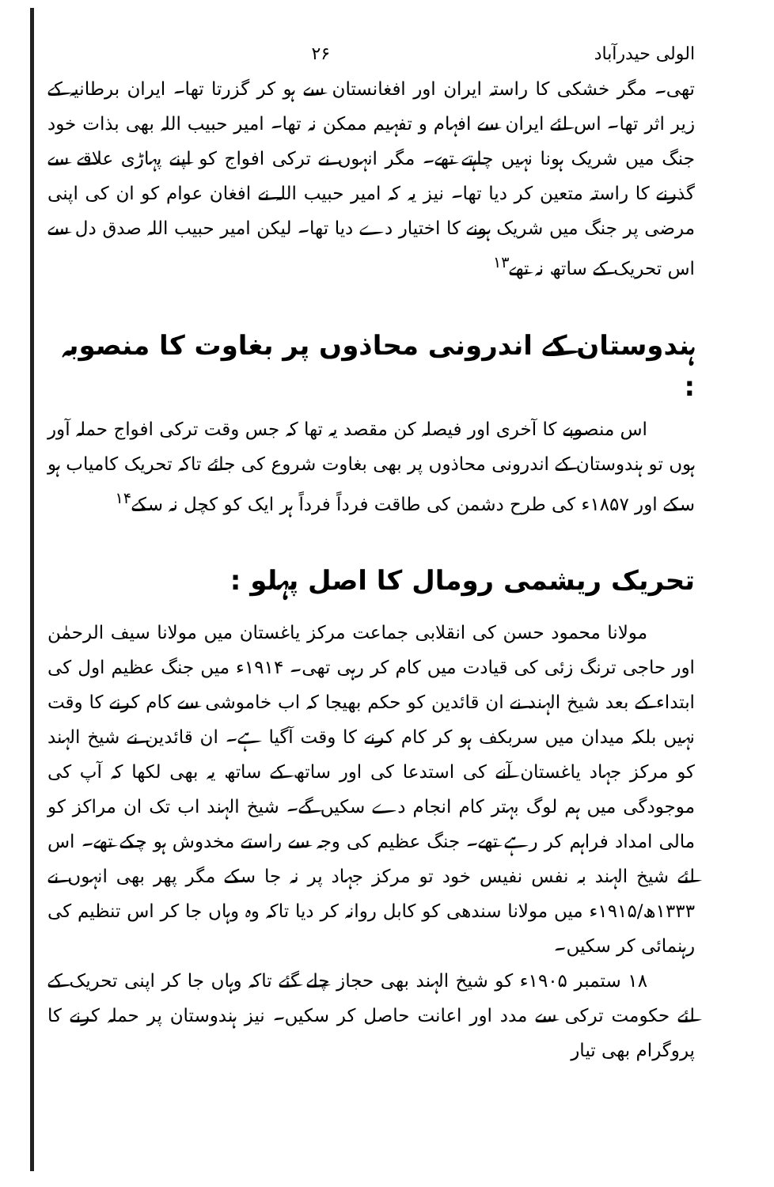الولی حیدرآباد ۲۶
تھی۔ مگر خشکی کا راستہ ایران اور افغانستان سے ہو کر گزرتا تھا۔ ایران برطانیہ کے زیر اثر تھا۔ اس لئے ایران سے افہام و تفہیم ممکن نہ تھا۔ امیر حبیب اللہ بھی بذات خود جنگ میں شریک ہونا نہیں چاہتے تھے۔ مگر انہوں نے ترکی افواج کو اپنے پہاڑی علاقے سے گذرنے کا راستہ متعین کر دیا تھا۔ نیز یہ کہ امیر حبیب اللہ نے افغان عوام کو ان کی اپنی مرضی پر جنگ میں شریک ہونے کا اختیار دے دیا تھا۔ لیکن امیر حبیب اللہ صدق دل سے اس تحریک کے ساتھ نہ تھے<sup>۱۳</sup>
ہندوستان کے اندرونی محاذوں پر بغاوت کا منصوبہ :
اس منصوبے کا آخری اور فیصلہ کن مقصد یہ تھا کہ جس وقت ترکی افواج حملہ آور ہوں تو ہندوستان کے اندرونی محاذوں پر بھی بغاوت شروع کی جائے تاکہ تحریک کامیاب ہو سکے اور ۱۸۵۷ء کی طرح دشمن کی طاقت فرداً فرداً ہر ایک کو کچل نہ سکے<sup>۱۴</sup>
تحریک ریشمی رومال کا اصل پہلو :
مولانا محمود حسن کی انقلابی جماعت مرکز یاغستان میں مولانا سیف الرحمٰن اور حاجی ترنگ زئی کی قیادت میں کام کر رہی تھی۔ ۱۹۱۴ء میں جنگ عظیم اول کی ابتداء کے بعد شیخ الہند نے ان قائدین کو حکم بھیجا کہ اب خاموشی سے کام کرنے کا وقت نہیں بلکہ میدان میں سربکف ہو کر کام کرنے کا وقت آگیا ہے۔ ان قائدین نے شیخ الہند کو مرکز جہاد یاغستان آنے کی استدعا کی اور ساتھ کے ساتھ یہ بھی لکھا کہ آپ کی موجودگی میں ہم لوگ بہتر کام انجام دے سکیں گے۔ شیخ الہند اب تک ان مراکز کو مالی امداد فراہم کر رہے تھے۔ جنگ عظیم کی وجہ سے راستے مخدوش ہو چکے تھے۔ اس لئے شیخ الہند بہ نفس نفیس خود تو مرکز جہاد پر نہ جا سکے مگر پھر بھی انہوں نے ۱۳۳۳ھ/۱۹۱۵ء میں مولانا سندھی کو کابل روانہ کر دیا تاکہ وہ وہاں جا کر اس تنظیم کی رہنمائی کر سکیں۔
۱۸ ستمبر ۱۹۰۵ء کو شیخ الہند بھی حجاز چلے گئے تاکہ وہاں جا کر اپنی تحریک کے لئے حکومت ترکی سے مدد اور اعانت حاصل کر سکیں۔ نیز ہندوستان پر حملہ کرنے کا پروگرام بھی تیار